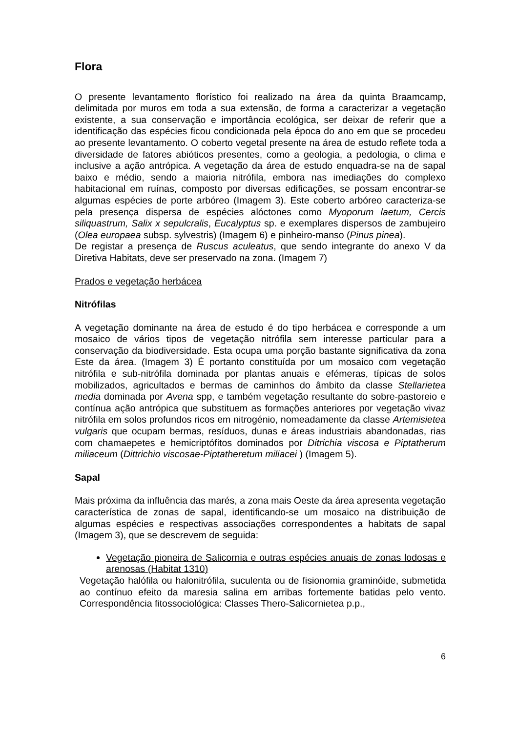Flora
O presente levantamento florístico foi realizado na área da quinta Braamcamp, delimitada por muros em toda a sua extensão, de forma a caracterizar a vegetação existente, a sua conservação e importância ecológica, ser deixar de referir que a identificação das espécies ficou condicionada pela época do ano em que se procedeu ao presente levantamento. O coberto vegetal presente na área de estudo reflete toda a diversidade de fatores abióticos presentes, como a geologia, a pedologia, o clima e inclusive a ação antrópica. A vegetação da área de estudo enquadra-se na de sapal baixo e médio, sendo a maioria nitrófila, embora nas imediações do complexo habitacional em ruínas, composto por diversas edificações, se possam encontrar-se algumas espécies de porte arbóreo (Imagem 3). Este coberto arbóreo caracteriza-se pela presença dispersa de espécies alóctones como Myoporum laetum, Cercis siliquastrum, Salix x sepulcralis, Eucalyptus sp. e exemplares dispersos de zambujeiro (Olea europaea subsp. sylvestris) (Imagem 6) e pinheiro-manso (Pinus pinea).
De registar a presença de Ruscus aculeatus, que sendo integrante do anexo V da Diretiva Habitats, deve ser preservado na zona. (Imagem 7)
Prados e vegetação herbácea
Nitrófilas
A vegetação dominante na área de estudo é do tipo herbácea e corresponde a um mosaico de vários tipos de vegetação nitrófila sem interesse particular para a conservação da biodiversidade. Esta ocupa uma porção bastante significativa da zona Este da área. (Imagem 3) É portanto constituída por um mosaico com vegetação nitrófila e sub-nitrófila dominada por plantas anuais e efémeras, típicas de solos mobilizados, agricultados e bermas de caminhos do âmbito da classe Stellarietea media dominada por Avena spp, e também vegetação resultante do sobre-pastoreio e contínua ação antrópica que substituem as formações anteriores por vegetação vivaz nitrófila em solos profundos ricos em nitrogénio, nomeadamente da classe Artemisietea vulgaris que ocupam bermas, resíduos, dunas e áreas industriais abandonadas, rias com chamaepetes e hemicriptófitos dominados por Ditrichia viscosa e Piptatherum miliaceum (Dittrichio viscosae-Piptatheretum miliacei ) (Imagem 5).
Sapal
Mais próxima da influência das marés, a zona mais Oeste da área apresenta vegetação característica de zonas de sapal, identificando-se um mosaico na distribuição de algumas espécies e respectivas associações correspondentes a habitats de sapal (Imagem 3), que se descrevem de seguida:
Vegetação pioneira de Salicornia e outras espécies anuais de zonas lodosas e arenosas (Habitat 1310)
Vegetação halófila ou halonitrófila, suculenta ou de fisionomia graminóide, submetida ao contínuo efeito da maresia salina em arribas fortemente batidas pelo vento. Correspondência fitossociológica: Classes Thero-Salicornietea p.p.,
6